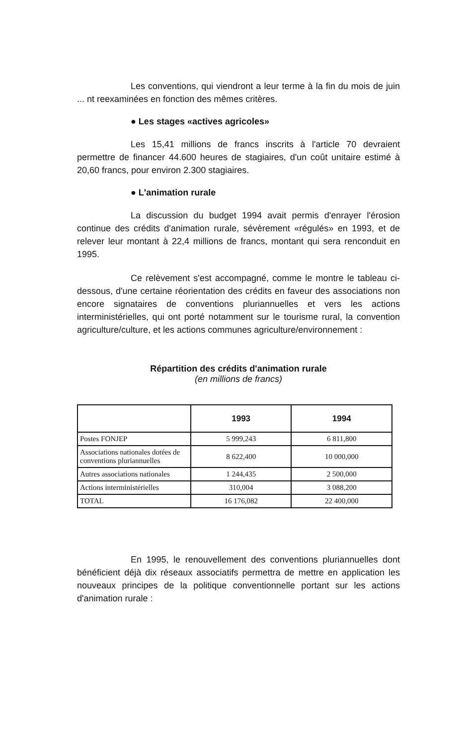Les conventions, qui viendront a leur terme à la fin du mois de juin ... nt reexaminées en fonction des mêmes critères.
● Les stages «actives agricoles»
Les 15,41 millions de francs inscrits à l'article 70 devraient permettre de financer 44.600 heures de stagiaires, d'un coût unitaire estimé à 20,60 francs, pour environ 2.300 stagiaires.
● L'animation rurale
La discussion du budget 1994 avait permis d'enrayer l'érosion continue des crédits d'animation rurale, sévèrement «régulés» en 1993, et de relever leur montant à 22,4 millions de francs, montant qui sera renconduit en 1995.
Ce relèvement s'est accompagné, comme le montre le tableau ci-dessous, d'une certaine réorientation des crédits en faveur des associations non encore signataires de conventions pluriannuelles et vers les actions interministérielles, qui ont porté notamment sur le tourisme rural, la convention agriculture/culture, et les actions communes agriculture/environnement :
Répartition des crédits d'animation rurale
(en millions de francs)
| | 1993 | 1994 |
| --- | --- | --- |
| Postes FONJEP | 5 999,243 | 6 811,800 |
| Associations nationales dotées de conventions pluriannuelles | 8 622,400 | 10 000,000 |
| Autres associations nationales | 1 244,435 | 2 500,000 |
| Actions interministérielles | 310,004 | 3 088,200 |
| TOTAL | 16 176,082 | 22 400,000 |
En 1995, le renouvellement des conventions pluriannuelles dont bénéficient déjà dix réseaux associatifs permettra de mettre en application les nouveaux principes de la politique conventionnelle portant sur les actions d'animation rurale :